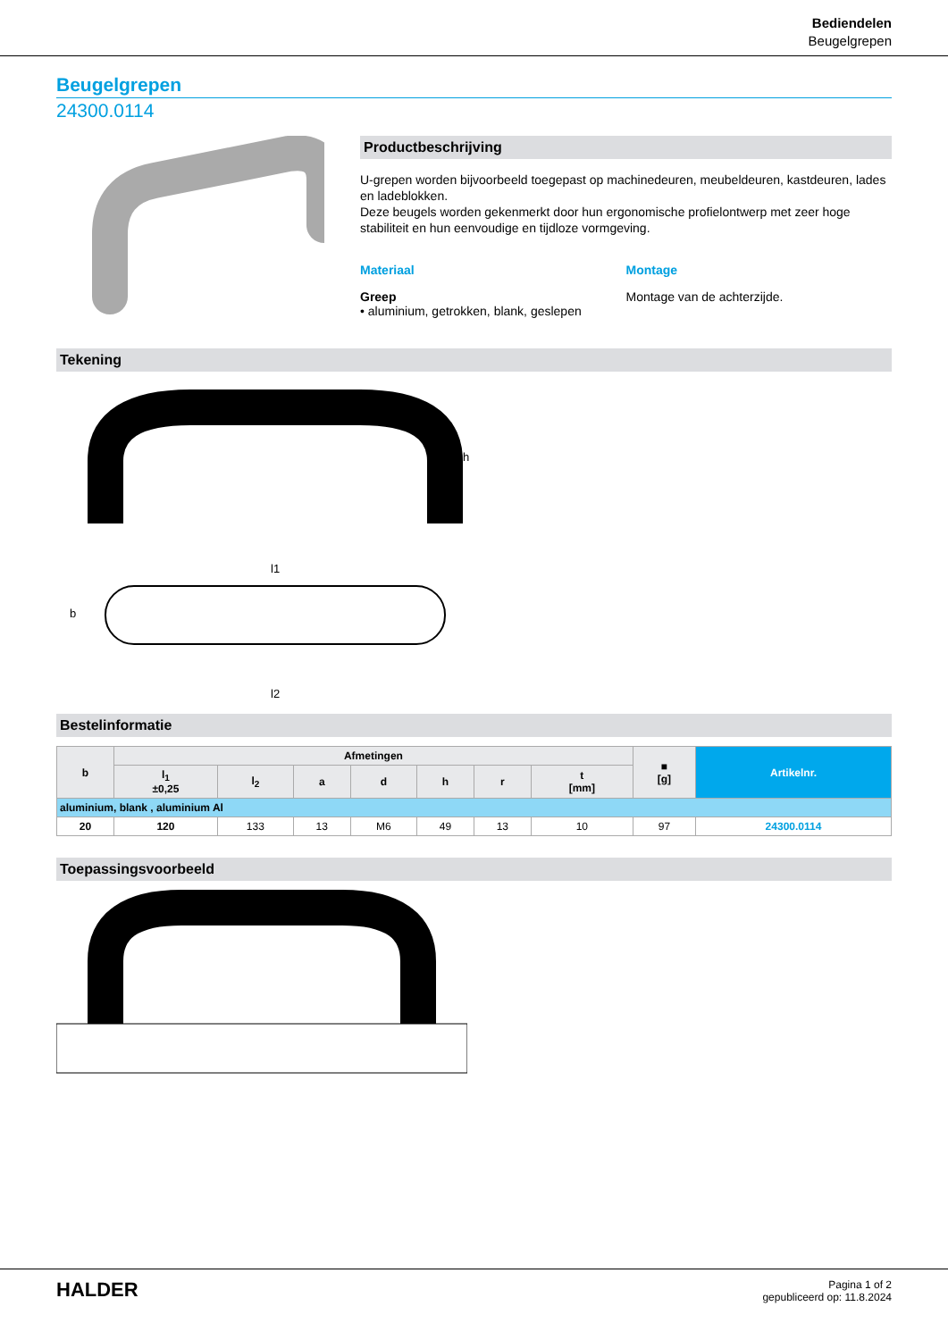Bediendelen
Beugelgrepen
Beugelgrepen
24300.0114
Productbeschrijving
U-grepen worden bijvoorbeeld toegepast op machinedeuren, meubeldeuren, kastdeuren, lades en ladeblokken.
Deze beugels worden gekenmerkt door hun ergonomische profielontwerp met zeer hoge stabiliteit en hun eenvoudige en tijdloze vormgeving.
Materiaal
Greep
• aluminium, getrokken, blank, geslepen
Montage
Montage van de achterzijde.
Tekening
l1
l2
h
b
Bestelinformatie
| b | Afmetingen | | | | | | | ■ [g] | Artikelnr. |
| --- | --- | --- | --- | --- | --- | --- | --- | --- | --- |
| | l<sub>1</sub> ±0,25 | l<sub>2</sub> | a | d | h | r | t [mm] | | |
| aluminium, blank , aluminium Al | | | | | | | | | |
| 20 | 120 | 133 | 13 | M6 | 49 | 13 | 10 | 97 | 24300.0114 |
Toepassingsvoorbeeld
HALDER
Pagina 1 of 2
gepubliceerd op: 11.8.2024